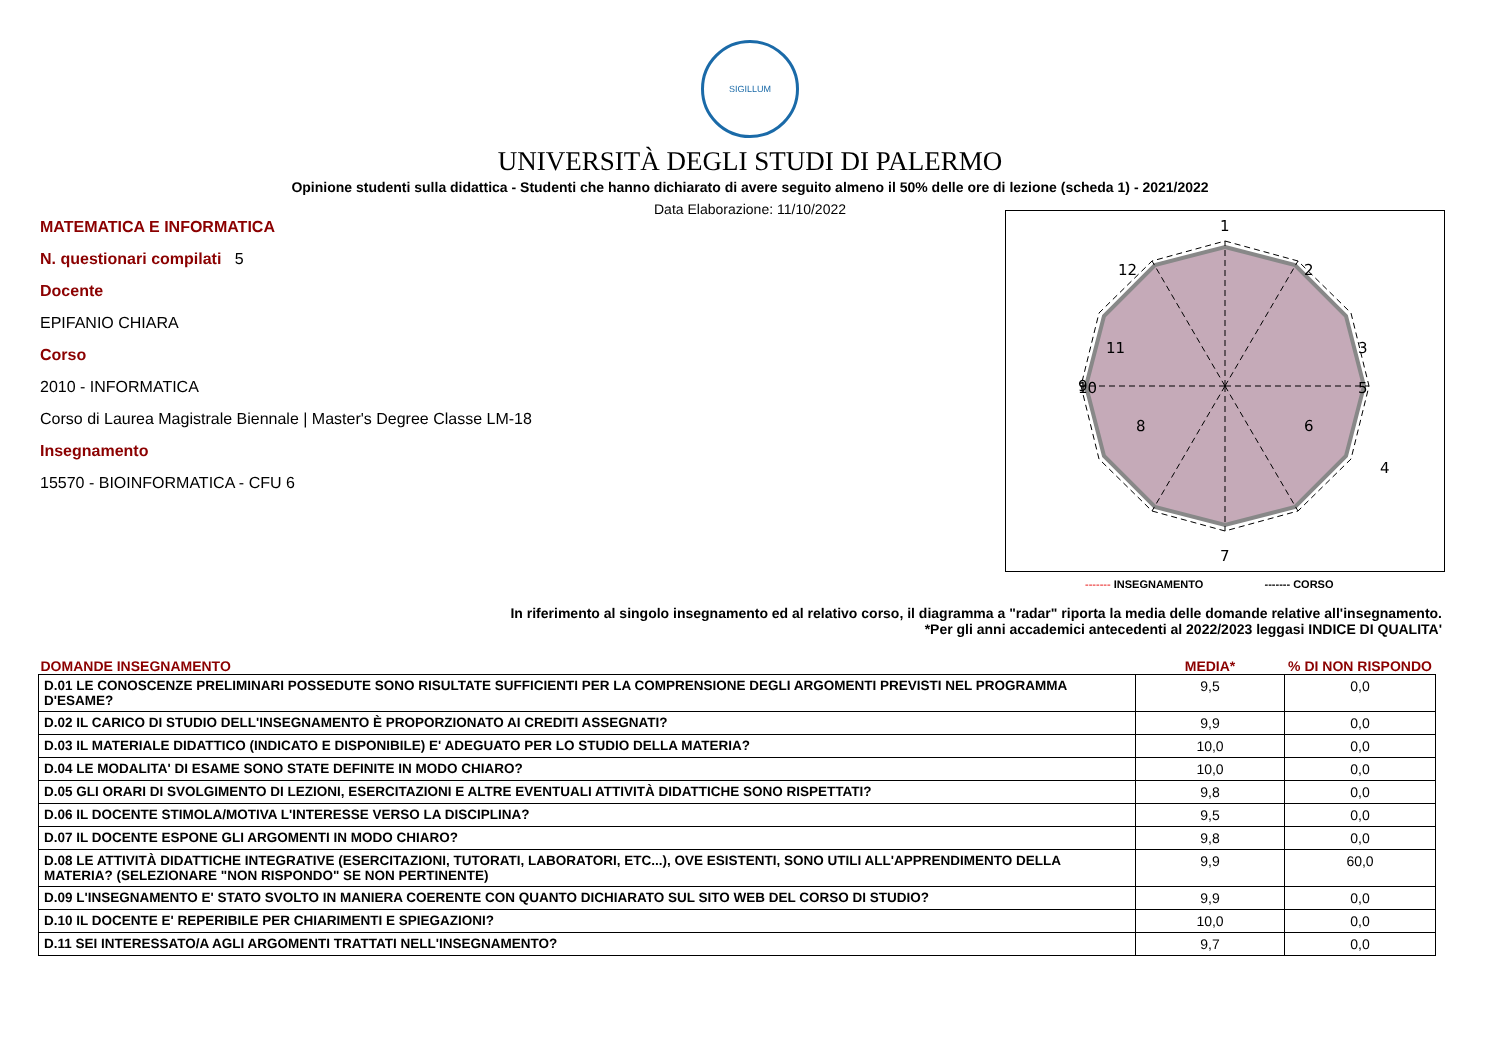SIGILLUM
UNIVERSITÀ DEGLI STUDI DI PALERMO
Opinione studenti sulla didattica - Studenti che hanno dichiarato di avere seguito almeno il 50% delle ore di lezione (scheda 1) - 2021/2022
Data Elaborazione: 11/10/2022
MATEMATICA E INFORMATICA
N. questionari compilati 5
Docente
EPIFANIO CHIARA
Corso
2010 - INFORMATICA
Corso di Laurea Magistrale Biennale | Master's Degree Classe LM-18
Insegnamento
15570 - BIOINFORMATICA - CFU 6
1
2
3
4
5
6
7
8
10
11
12
9
------- INSEGNAMENTO ------- CORSO
In riferimento al singolo insegnamento ed al relativo corso, il diagramma a "radar" riporta la media delle domande relative all'insegnamento.
*Per gli anni accademici antecedenti al 2022/2023 leggasi INDICE DI QUALITA'
| DOMANDE INSEGNAMENTO | MEDIA* | % DI NON RISPONDO |
| --- | --- | --- |
| D.01 LE CONOSCENZE PRELIMINARI POSSEDUTE SONO RISULTATE SUFFICIENTI PER LA COMPRENSIONE DEGLI ARGOMENTI PREVISTI NEL PROGRAMMA D'ESAME? | 9,5 | 0,0 |
| D.02 IL CARICO DI STUDIO DELL'INSEGNAMENTO È PROPORZIONATO AI CREDITI ASSEGNATI? | 9,9 | 0,0 |
| D.03 IL MATERIALE DIDATTICO (INDICATO E DISPONIBILE) E' ADEGUATO PER LO STUDIO DELLA MATERIA? | 10,0 | 0,0 |
| D.04 LE MODALITA' DI ESAME SONO STATE DEFINITE IN MODO CHIARO? | 10,0 | 0,0 |
| D.05 GLI ORARI DI SVOLGIMENTO DI LEZIONI, ESERCITAZIONI E ALTRE EVENTUALI ATTIVITÀ DIDATTICHE SONO RISPETTATI? | 9,8 | 0,0 |
| D.06 IL DOCENTE STIMOLA/MOTIVA L'INTERESSE VERSO LA DISCIPLINA? | 9,5 | 0,0 |
| D.07 IL DOCENTE ESPONE GLI ARGOMENTI IN MODO CHIARO? | 9,8 | 0,0 |
| D.08 LE ATTIVITÀ DIDATTICHE INTEGRATIVE (ESERCITAZIONI, TUTORATI, LABORATORI, ETC...), OVE ESISTENTI, SONO UTILI ALL'APPRENDIMENTO DELLA MATERIA? (SELEZIONARE "NON RISPONDO" SE NON PERTINENTE) | 9,9 | 60,0 |
| D.09 L'INSEGNAMENTO E' STATO SVOLTO IN MANIERA COERENTE CON QUANTO DICHIARATO SUL SITO WEB DEL CORSO DI STUDIO? | 9,9 | 0,0 |
| D.10 IL DOCENTE E' REPERIBILE PER CHIARIMENTI E SPIEGAZIONI? | 10,0 | 0,0 |
| D.11 SEI INTERESSATO/A AGLI ARGOMENTI TRATTATI NELL'INSEGNAMENTO? | 9,7 | 0,0 |